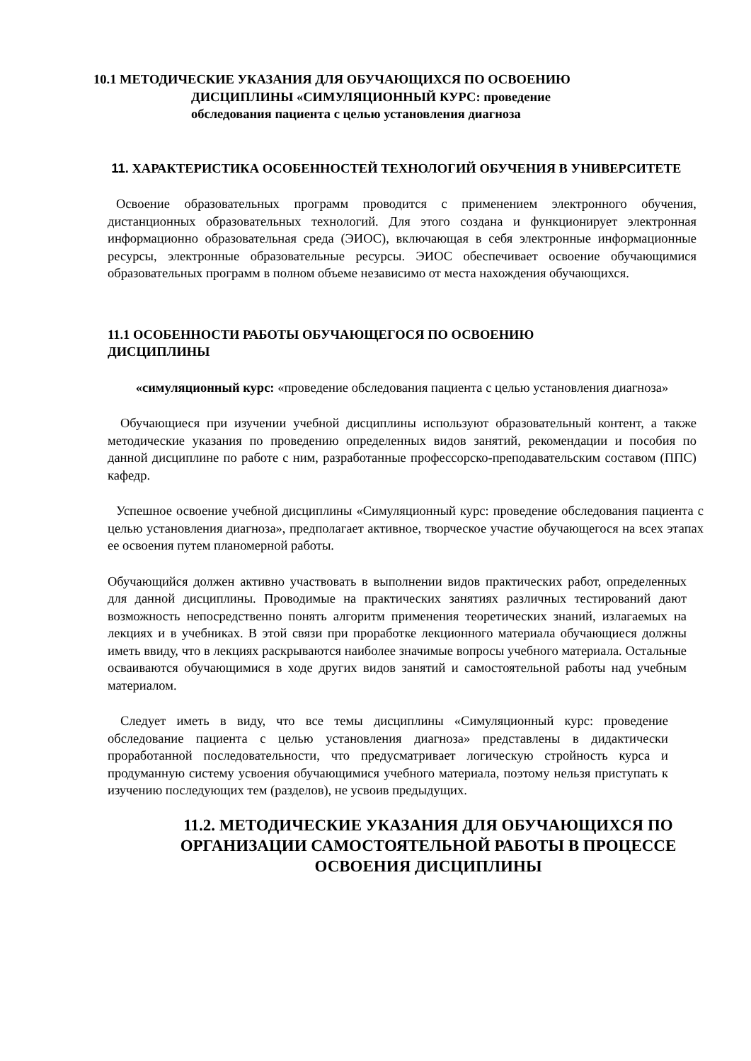10.1 МЕТОДИЧЕСКИЕ УКАЗАНИЯ ДЛЯ ОБУЧАЮЩИХСЯ ПО ОСВОЕНИЮ
ДИСЦИПЛИНЫ «СИМУЛЯЦИОННЫЙ КУРС: проведение
обследования пациента с целью установления диагноза
11. ХАРАКТЕРИСТИКА ОСОБЕННОСТЕЙ ТЕХНОЛОГИЙ ОБУЧЕНИЯ В УНИВЕРСИТЕТЕ
Освоение образовательных программ проводится с применением электронного обучения, дистанционных образовательных технологий. Для этого создана и функционирует электронная информационно образовательная среда (ЭИОС), включающая в себя электронные информационные ресурсы, электронные образовательные ресурсы. ЭИОС обеспечивает освоение обучающимися образовательных программ в полном объеме независимо от места нахождения обучающихся.
11.1 ОСОБЕННОСТИ РАБОТЫ ОБУЧАЮЩЕГОСЯ ПО ОСВОЕНИЮ
ДИСЦИПЛИНЫ
«симуляционный курс: «проведение обследования пациента с целью установления диагноза»
Обучающиеся при изучении учебной дисциплины используют образовательный контент, а также методические указания по проведению определенных видов занятий, рекомендации и пособия по данной дисциплине по работе с ним, разработанные профессорско-преподавательским составом (ППС) кафедр.
Успешное освоение учебной дисциплины «Симуляционный курс: проведение обследования пациента с целью установления диагноза», предполагает активное, творческое участие обучающегося на всех этапах ее освоения путем планомерной работы.
Обучающийся должен активно участвовать в выполнении видов практических работ, определенных для данной дисциплины. Проводимые на практических занятиях различных тестирований дают возможность непосредственно понять алгоритм применения теоретических знаний, излагаемых на лекциях и в учебниках. В этой связи при проработке лекционного материала обучающиеся должны иметь ввиду, что в лекциях раскрываются наиболее значимые вопросы учебного материала. Остальные осваиваются обучающимися в ходе других видов занятий и самостоятельной работы над учебным материалом.
Следует иметь в виду, что все темы дисциплины «Симуляционный курс: проведение обследование пациента с целью установления диагноза» представлены в дидактически проработанной последовательности, что предусматривает логическую стройность курса и продуманную систему усвоения обучающимися учебного материала, поэтому нельзя приступать к изучению последующих тем (разделов), не усвоив предыдущих.
11.2. МЕТОДИЧЕСКИЕ УКАЗАНИЯ ДЛЯ ОБУЧАЮЩИХСЯ ПО ОРГАНИЗАЦИИ САМОСТОЯТЕЛЬНОЙ РАБОТЫ В ПРОЦЕССЕ ОСВОЕНИЯ ДИСЦИПЛИНЫ